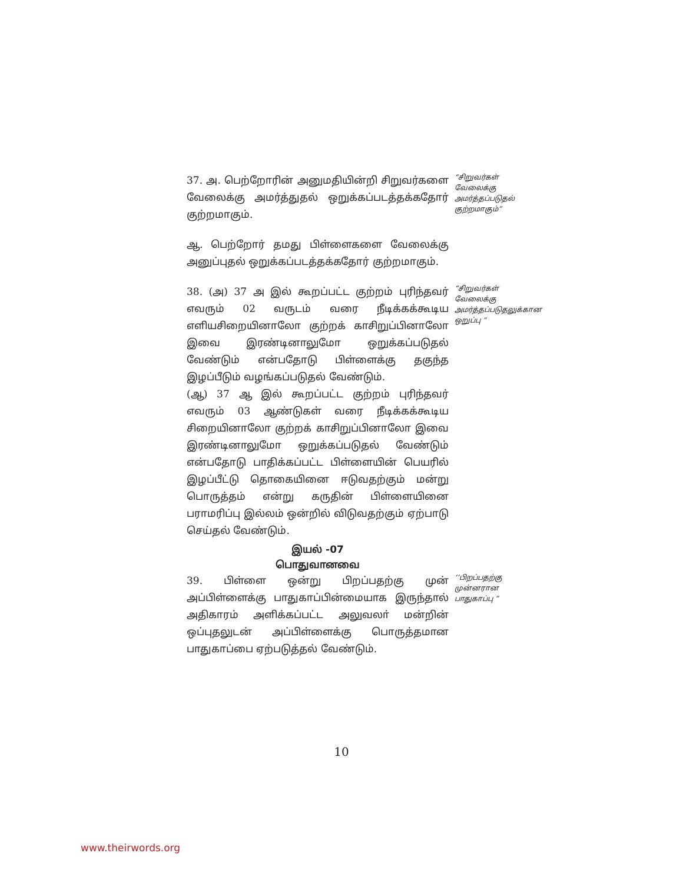37. அ. பெற்றோரின் அனுமதியின்றி சிறுவர்களை வேலைக்கு அமர்த்துதல் ஒறுக்கப்படத்தக்கதோர் குற்றமாகும்.
“சிறுவர்கள் வேலைக்கு அமர்த்தப்படுதல் குற்றமாகும்”
ஆ. பெற்றோர் தமது பிள்ளைகளை வேலைக்கு அனுப்புதல் ஒறுக்கப்படத்தக்கதோர் குற்றமாகும்.
38. (அ) 37 அ இல் கூறப்பட்ட குற்றம் புரிந்தவர் எவரும் 02 வருடம் வரை நீடிக்கக்கூடிய எளியசிறையினாலோ குற்றக் காசிறுப்பினாலோ இவை இரண்டினாலுமோ ஒறுக்கப்படுதல் வேண்டும் என்பதோடு பிள்ளைக்கு தகுந்த இழப்பீடும் வழங்கப்படுதல் வேண்டும்.
(ஆ) 37 ஆ இல் கூறப்பட்ட குற்றம் புரிந்தவர் எவரும் 03 ஆண்டுகள் வரை நீடிக்கக்கூடிய சிறையினாலோ குற்றக் காசிறுப்பினாலோ இவை இரண்டினாலுமோ ஒறுக்கப்படுதல் வேண்டும் என்பதோடு பாதிக்கப்பட்ட பிள்ளையின் பெயரில் இழப்பீட்டு தொகையினை ஈடுவதற்கும் மன்று பொருத்தம் என்று கருதின் பிள்ளையினை பராமரிப்பு இல்லம் ஒன்றில் விடுவதற்கும் ஏற்பாடு செய்தல் வேண்டும்.
“சிறுவர்கள் வேலைக்கு அமர்த்தப்படுதலுக்கான ஒறுப்பு ”
இயல் -07
பொதுவானவை
39. பிள்ளை ஒன்று பிறப்பதற்கு முன் அப்பிள்ளைக்கு பாதுகாப்பின்மையாக இருந்தால் அதிகாரம் அளிக்கப்பட்ட அலுவலா் மன்றின் ஒப்புதலுடன் அப்பிள்ளைக்கு பொருத்தமான பாதுகாப்பை ஏற்படுத்தல் வேண்டும்.
‘‘பிறப்பதற்கு முன்னரான பாதுகாப்பு ”
10
www.theirwords.org